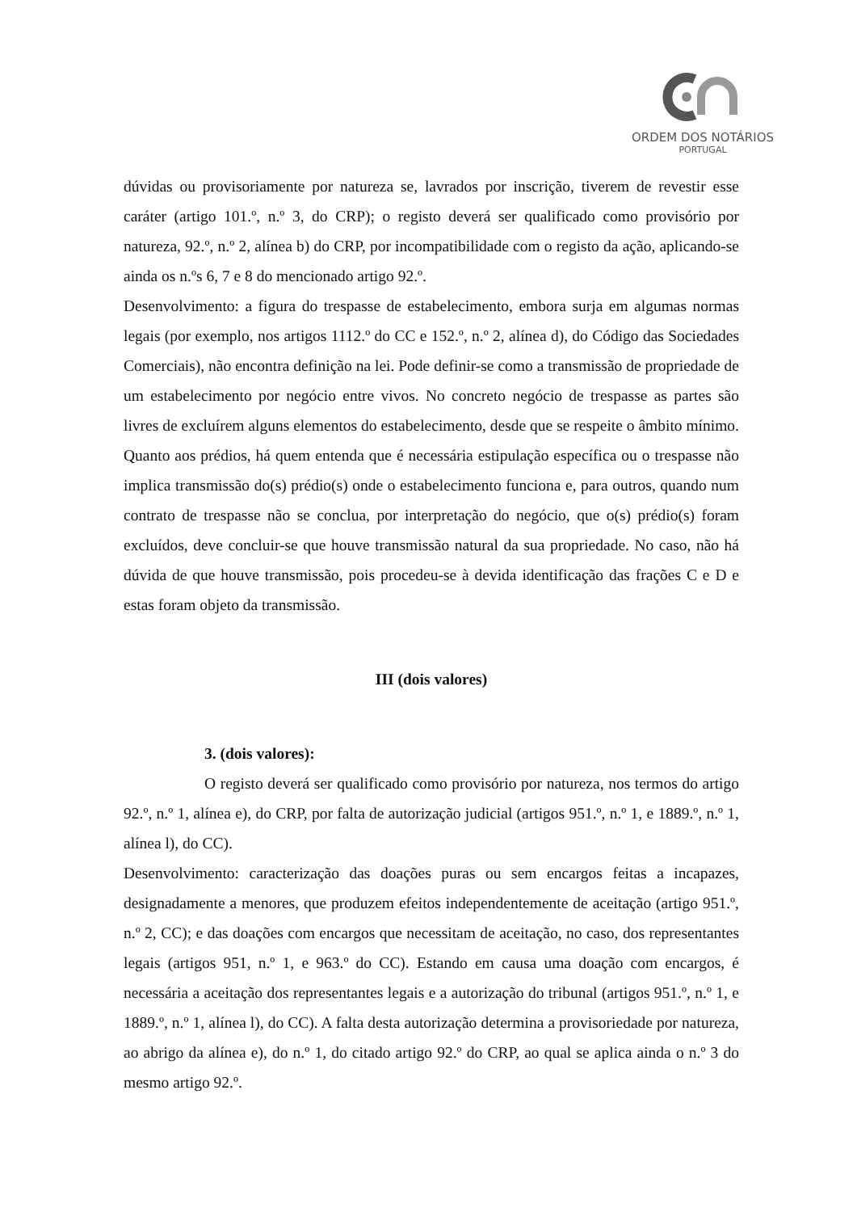ORDEM DOS NOTÁRIOS
PORTUGAL
dúvidas ou provisoriamente por natureza se, lavrados por inscrição, tiverem de revestir esse caráter (artigo 101.º, n.º 3, do CRP); o registo deverá ser qualificado como provisório por natureza, 92.º, n.º 2, alínea b) do CRP, por incompatibilidade com o registo da ação, aplicando-se ainda os n.ºs 6, 7 e 8 do mencionado artigo 92.º.
Desenvolvimento: a figura do trespasse de estabelecimento, embora surja em algumas normas legais (por exemplo, nos artigos 1112.º do CC e 152.º, n.º 2, alínea d), do Código das Sociedades Comerciais), não encontra definição na lei. Pode definir-se como a transmissão de propriedade de um estabelecimento por negócio entre vivos. No concreto negócio de trespasse as partes são livres de excluírem alguns elementos do estabelecimento, desde que se respeite o âmbito mínimo. Quanto aos prédios, há quem entenda que é necessária estipulação específica ou o trespasse não implica transmissão do(s) prédio(s) onde o estabelecimento funciona e, para outros, quando num contrato de trespasse não se conclua, por interpretação do negócio, que o(s) prédio(s) foram excluídos, deve concluir-se que houve transmissão natural da sua propriedade. No caso, não há dúvida de que houve transmissão, pois procedeu-se à devida identificação das frações C e D e estas foram objeto da transmissão.
III (dois valores)
3. (dois valores):
O registo deverá ser qualificado como provisório por natureza, nos termos do artigo 92.º, n.º 1, alínea e), do CRP, por falta de autorização judicial (artigos 951.º, n.º 1, e 1889.º, n.º 1, alínea l), do CC).
Desenvolvimento: caracterização das doações puras ou sem encargos feitas a incapazes, designadamente a menores, que produzem efeitos independentemente de aceitação (artigo 951.º, n.º 2, CC); e das doações com encargos que necessitam de aceitação, no caso, dos representantes legais (artigos 951, n.º 1, e 963.º do CC). Estando em causa uma doação com encargos, é necessária a aceitação dos representantes legais e a autorização do tribunal (artigos 951.º, n.º 1, e 1889.º, n.º 1, alínea l), do CC). A falta desta autorização determina a provisoriedade por natureza, ao abrigo da alínea e), do n.º 1, do citado artigo 92.º do CRP, ao qual se aplica ainda o n.º 3 do mesmo artigo 92.º.